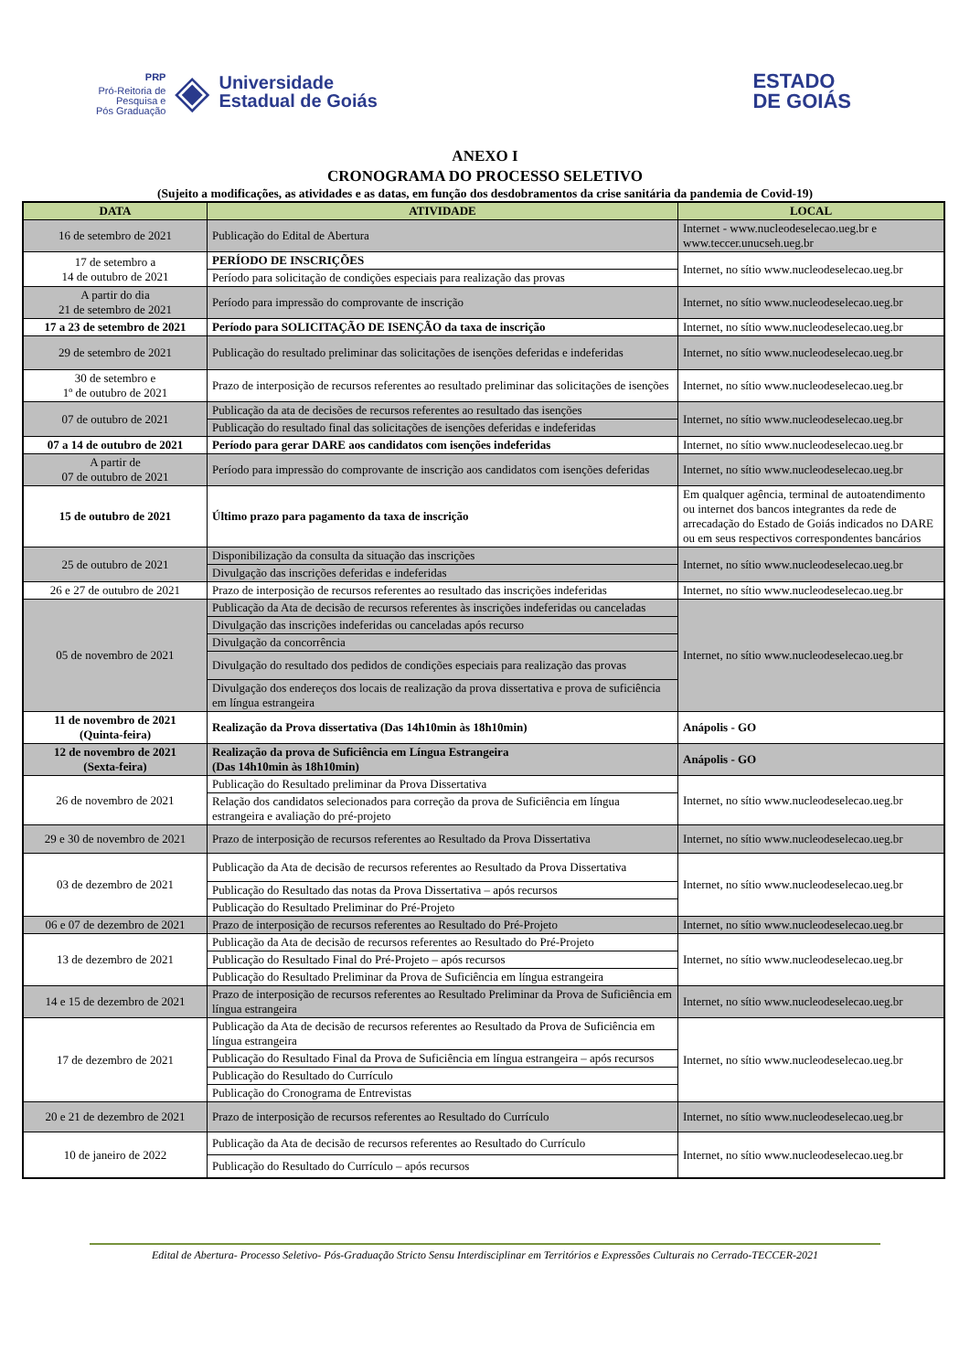PRP
Pró-Reitoria de
Pesquisa e
Pós Graduação ◈ Universidade
Estadual de Goiás
ESTADO
DE GOIÁS
ANEXO I
CRONOGRAMA DO PROCESSO SELETIVO
(Sujeito a modificações, as atividades e as datas, em função dos desdobramentos da crise sanitária da pandemia de Covid-19)
| DATA | ATIVIDADE | LOCAL |
| --- | --- | --- |
| 16 de setembro de 2021 | Publicação do Edital de Abertura | Internet - www.nucleodeselecao.ueg.br e www.teccer.unucseh.ueg.br |
| 17 de setembro a 14 de outubro de 2021 | PERÍODO DE INSCRIÇÕES | Internet, no sítio www.nucleodeselecao.ueg.br |
| | Período para solicitação de condições especiais para realização das provas | |
| A partir do dia 21 de setembro de 2021 | Período para impressão do comprovante de inscrição | Internet, no sítio www.nucleodeselecao.ueg.br |
| 17 a 23 de setembro de 2021 | Período para SOLICITAÇÃO DE ISENÇÃO da taxa de inscrição | Internet, no sítio www.nucleodeselecao.ueg.br |
| 29 de setembro de 2021 | Publicação do resultado preliminar das solicitações de isenções deferidas e indeferidas | Internet, no sítio www.nucleodeselecao.ueg.br |
| 30 de setembro e 1º de outubro de 2021 | Prazo de interposição de recursos referentes ao resultado preliminar das solicitações de isenções | Internet, no sítio www.nucleodeselecao.ueg.br |
| 07 de outubro de 2021 | Publicação da ata de decisões de recursos referentes ao resultado das isenções | Internet, no sítio www.nucleodeselecao.ueg.br |
| | Publicação do resultado final das solicitações de isenções deferidas e indeferidas | |
| 07 a 14 de outubro de 2021 | Período para gerar DARE aos candidatos com isenções indeferidas | Internet, no sítio www.nucleodeselecao.ueg.br |
| A partir de 07 de outubro de 2021 | Período para impressão do comprovante de inscrição aos candidatos com isenções deferidas | Internet, no sítio www.nucleodeselecao.ueg.br |
| 15 de outubro de 2021 | Último prazo para pagamento da taxa de inscrição | Em qualquer agência, terminal de autoatendimento ou internet dos bancos integrantes da rede de arrecadação do Estado de Goiás indicados no DARE ou em seus respectivos correspondentes bancários |
| 25 de outubro de 2021 | Disponibilização da consulta da situação das inscrições | Internet, no sítio www.nucleodeselecao.ueg.br |
| | Divulgação das inscrições deferidas e indeferidas | |
| 26 e 27 de outubro de 2021 | Prazo de interposição de recursos referentes ao resultado das inscrições indeferidas | Internet, no sítio www.nucleodeselecao.ueg.br |
| 05 de novembro de 2021 | Publicação da Ata de decisão de recursos referentes às inscrições indeferidas ou canceladas | Internet, no sítio www.nucleodeselecao.ueg.br |
| | Divulgação das inscrições indeferidas ou canceladas após recurso | |
| | Divulgação da concorrência | |
| | Divulgação do resultado dos pedidos de condições especiais para realização das provas | |
| | Divulgação dos endereços dos locais de realização da prova dissertativa e prova de suficiência em língua estrangeira | |
| 11 de novembro de 2021 (Quinta-feira) | Realização da Prova dissertativa (Das 14h10min às 18h10min) | Anápolis - GO |
| 12 de novembro de 2021 (Sexta-feira) | Realização da prova de Suficiência em Língua Estrangeira (Das 14h10min às 18h10min) | Anápolis - GO |
| 26 de novembro de 2021 | Publicação do Resultado preliminar da Prova Dissertativa | Internet, no sítio www.nucleodeselecao.ueg.br |
| | Relação dos candidatos selecionados para correção da prova de Suficiência em língua estrangeira e avaliação do pré-projeto | |
| 29 e 30 de novembro de 2021 | Prazo de interposição de recursos referentes ao Resultado da Prova Dissertativa | Internet, no sítio www.nucleodeselecao.ueg.br |
| 03 de dezembro de 2021 | Publicação da Ata de decisão de recursos referentes ao Resultado da Prova Dissertativa | Internet, no sítio www.nucleodeselecao.ueg.br |
| | Publicação do Resultado das notas da Prova Dissertativa – após recursos | |
| | Publicação do Resultado Preliminar do Pré-Projeto | |
| 06 e 07 de dezembro de 2021 | Prazo de interposição de recursos referentes ao Resultado do Pré-Projeto | Internet, no sítio www.nucleodeselecao.ueg.br |
| 13 de dezembro de 2021 | Publicação da Ata de decisão de recursos referentes ao Resultado do Pré-Projeto | Internet, no sítio www.nucleodeselecao.ueg.br |
| | Publicação do Resultado Final do Pré-Projeto – após recursos | |
| | Publicação do Resultado Preliminar da Prova de Suficiência em língua estrangeira | |
| 14 e 15 de dezembro de 2021 | Prazo de interposição de recursos referentes ao Resultado Preliminar da Prova de Suficiência em língua estrangeira | Internet, no sítio www.nucleodeselecao.ueg.br |
| 17 de dezembro de 2021 | Publicação da Ata de decisão de recursos referentes ao Resultado da Prova de Suficiência em língua estrangeira | Internet, no sítio www.nucleodeselecao.ueg.br |
| | Publicação do Resultado Final da Prova de Suficiência em língua estrangeira – após recursos | |
| | Publicação do Resultado do Currículo | |
| | Publicação do Cronograma de Entrevistas | |
| 20 e 21 de dezembro de 2021 | Prazo de interposição de recursos referentes ao Resultado do Currículo | Internet, no sítio www.nucleodeselecao.ueg.br |
| 10 de janeiro de 2022 | Publicação da Ata de decisão de recursos referentes ao Resultado do Currículo | Internet, no sítio www.nucleodeselecao.ueg.br |
| | Publicação do Resultado do Currículo – após recursos | |
Edital de Abertura- Processo Seletivo- Pós-Graduação Stricto Sensu Interdisciplinar em Territórios e Expressões Culturais no Cerrado-TECCER-2021